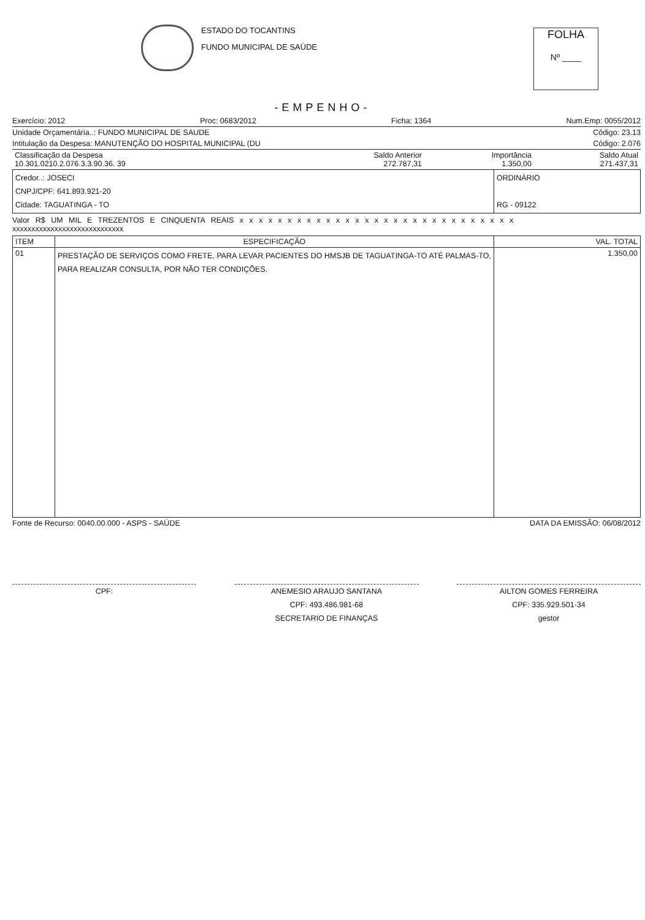ESTADO DO TOCANTINS
FUNDO MUNICIPAL DE SAÚDE
FOLHA
Nº ____
-EMPENHO-
Exercício: 2012 Proc: 0683/2012 Ficha: 1364 Num.Emp: 0055/2012
Unidade Orçamentária..: FUNDO MUNICIPAL DE SAUDE Código: 23.13
Intitulação da Despesa: MANUTENÇÃO DO HOSPITAL MUNICIPAL (DU Código: 2.076
| Classificação da Despesa 10.301.0210.2.076.3.3.90.36. 39 | Saldo Anterior 272.787,31 | Importância 1.350,00 | Saldo Atual 271.437,31 |
| Credor..: JOSECI CNPJ/CPF: 641.893.921-20 Cidade: TAGUATINGA - TO | ORDINÁRIO RG - 09122 |
Valor R$ UM MIL E TREZENTOS E CINQUENTA REAIS x x x x x x x x x x x x x x x x x x x x x x x x x x x x x
xxxxxxxxxxxxxxxxxxxxxxxxxxxxx
| ITEM | ESPECIFICAÇÃO | VAL. TOTAL |
| --- | --- | --- |
| 01 | PRESTAÇÃO DE SERVIÇOS COMO FRETE, PARA LEVAR PACIENTES DO HMSJB DE TAGUATINGA-TO ATÉ PALMAS-TO, PARA REALIZAR CONSULTA, POR NÃO TER CONDIÇÕES. | 1.350,00 |
Fonte de Recurso: 0040.00.000 - ASPS - SAÚDE DATA DA EMISSÃO: 06/08/2012
CPF: ANEMESIO ARAUJO SANTANA
CPF: 493.486.981-68
SECRETARIO DE FINANÇAS
AILTON GOMES FERREIRA
CPF: 335.929.501-34
gestor